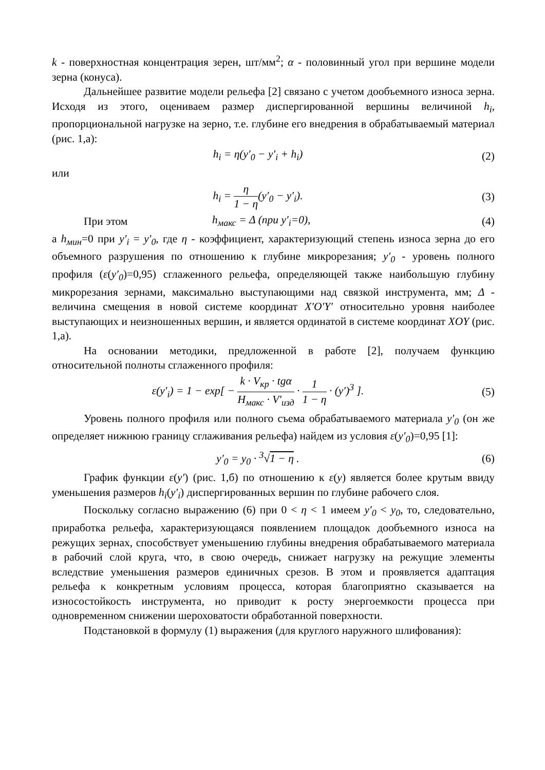k - поверхностная концентрация зерен, шт/мм<sup>2</sup>; α - половинный угол при вершине модели зерна (конуса).
Дальнейшее развитие модели рельефа [2] связано с учетом дообъемного износа зерна. Исходя из этого, оцениваем размер диспергированной вершины величиной h<sub>i</sub>, пропорциональной нагрузке на зерно, т.е. глубине его внедрения в обрабатываемый материал (рис. 1,а):
h<sub>i</sub> = η(y′<sub>0</sub> − y′<sub>i</sub> + h<sub>i</sub>) (2)
или
h<sub>i</sub> = η 1 − η(y′<sub>0</sub> − y′<sub>i</sub>). (3)
При этом h<sub>макс</sub> = Δ (при y′<sub>i</sub>=0), (4)
а h<sub>мин</sub>=0 при y′<sub>i</sub> = y′<sub>0</sub>, где η - коэффициент, характеризующий степень износа зерна до его объемного разрушения по отношению к глубине микрорезания; y′<sub>0</sub> - уровень полного профиля (ε(y′<sub>0</sub>)=0,95) сглаженного рельефа, определяющей также наибольшую глубину микрорезания зернами, максимально выступающими над связкой инструмента, мм; Δ - величина смещения в новой системе координат X′O′Y′ относительно уровня наиболее выступающих и неизношенных вершин, и является ординатой в системе координат XOY (рис. 1,а).
На основании методики, предложенной в работе [2], получаем функцию относительной полноты сглаженного профиля:
ε(y′<sub>i</sub>) = 1 − exp[ − k · V<sub>кр</sub> · tgα H<sub>макс</sub> · V′<sub>изд</sub> · 1 1 − η · (y′)<sup>3</sup> ].
(5)
Уровень полного профиля или полного съема обрабатываемого материала y′<sub>0</sub> (он же определяет нижнюю границу сглаживания рельефа) найдем из условия ε(y′<sub>0</sub>)=0,95 [1]:
y′<sub>0</sub> = y<sub>0</sub> · <sup>3</sup>√1 − η . (6)
График функции ε(y′) (рис. 1,б) по отношению к ε(y) является более крутым ввиду уменьшения размеров h<sub>i</sub>(y′<sub>i</sub>) диспергированных вершин по глубине рабочего слоя.
Поскольку согласно выражению (6) при 0 < η < 1 имеем y′<sub>0</sub> < y<sub>0</sub>, то, следовательно, приработка рельефа, характеризующаяся появлением площадок дообъемного износа на режущих зернах, способствует уменьшению глубины внедрения обрабатываемого материала в рабочий слой круга, что, в свою очередь, снижает нагрузку на режущие элементы вследствие уменьшения размеров единичных срезов. В этом и проявляется адаптация рельефа к конкретным условиям процесса, которая благоприятно сказывается на износостойкость инструмента, но приводит к росту энергоемкости процесса при одновременном снижении шероховатости обработанной поверхности.
Подстановкой в формулу (1) выражения (для круглого наружного шлифования):